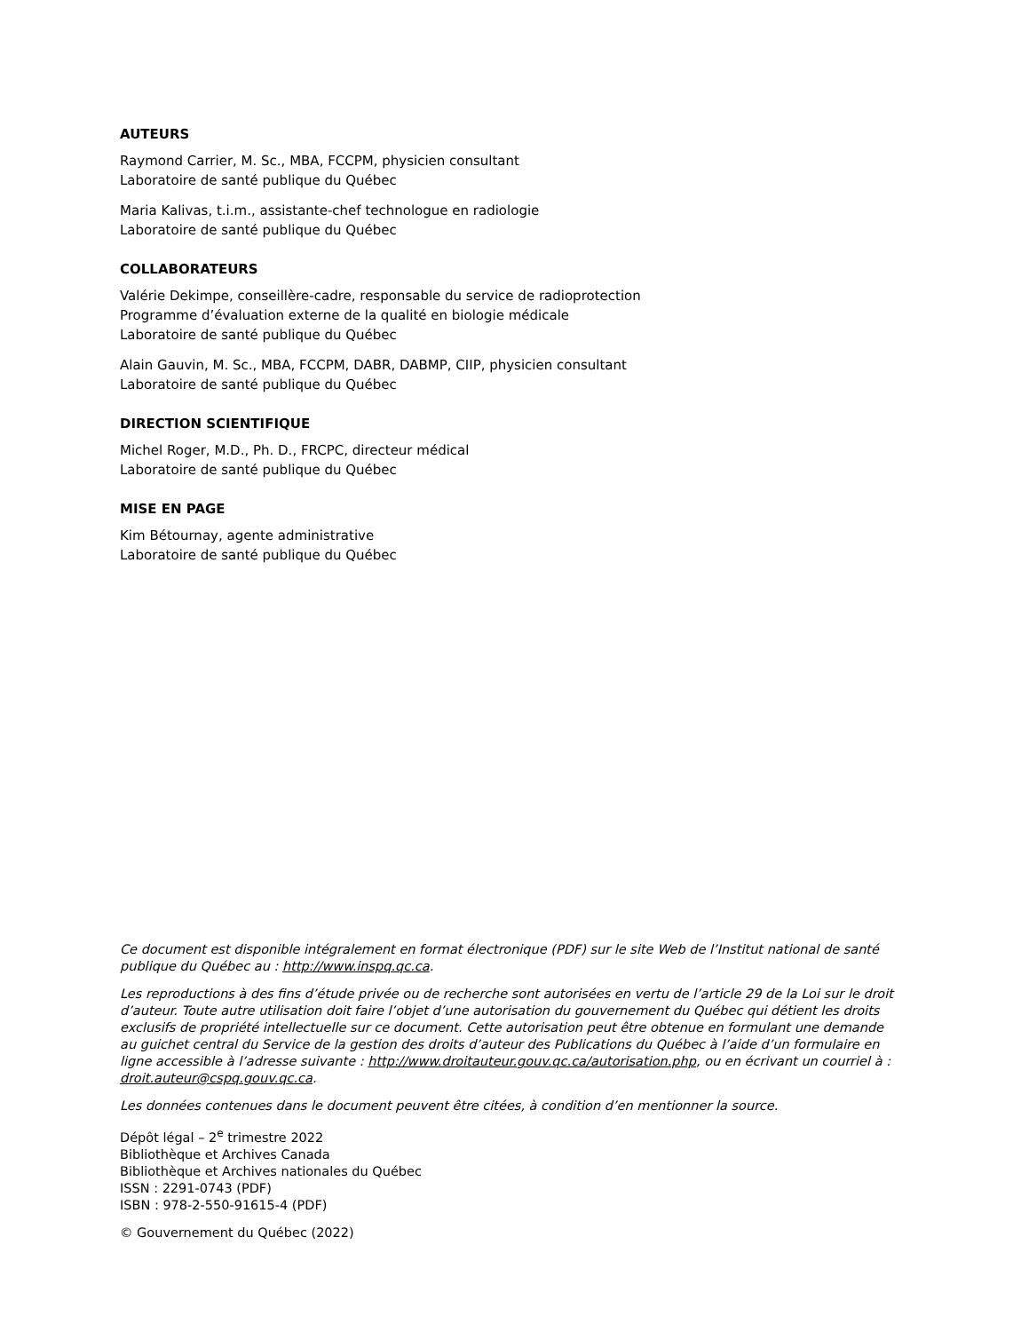AUTEURS
Raymond Carrier, M. Sc., MBA, FCCPM, physicien consultant
Laboratoire de santé publique du Québec
Maria Kalivas, t.i.m., assistante-chef technologue en radiologie
Laboratoire de santé publique du Québec
COLLABORATEURS
Valérie Dekimpe, conseillère-cadre, responsable du service de radioprotection
Programme d’évaluation externe de la qualité en biologie médicale
Laboratoire de santé publique du Québec
Alain Gauvin, M. Sc., MBA, FCCPM, DABR, DABMP, CIIP, physicien consultant
Laboratoire de santé publique du Québec
DIRECTION SCIENTIFIQUE
Michel Roger, M.D., Ph. D., FRCPC, directeur médical
Laboratoire de santé publique du Québec
MISE EN PAGE
Kim Bétournay, agente administrative
Laboratoire de santé publique du Québec
Ce document est disponible intégralement en format électronique (PDF) sur le site Web de l’Institut national de santé publique du Québec au : http://www.inspq.qc.ca.
Les reproductions à des fins d’étude privée ou de recherche sont autorisées en vertu de l’article 29 de la Loi sur le droit d’auteur. Toute autre utilisation doit faire l’objet d’une autorisation du gouvernement du Québec qui détient les droits exclusifs de propriété intellectuelle sur ce document. Cette autorisation peut être obtenue en formulant une demande au guichet central du Service de la gestion des droits d’auteur des Publications du Québec à l’aide d’un formulaire en ligne accessible à l’adresse suivante : http://www.droitauteur.gouv.qc.ca/autorisation.php, ou en écrivant un courriel à : droit.auteur@cspq.gouv.qc.ca.
Les données contenues dans le document peuvent être citées, à condition d’en mentionner la source.
Dépôt légal – 2<sup>e</sup> trimestre 2022
Bibliothèque et Archives Canada
Bibliothèque et Archives nationales du Québec
ISSN : 2291-0743 (PDF)
ISBN : 978-2-550-91615-4 (PDF)
© Gouvernement du Québec (2022)